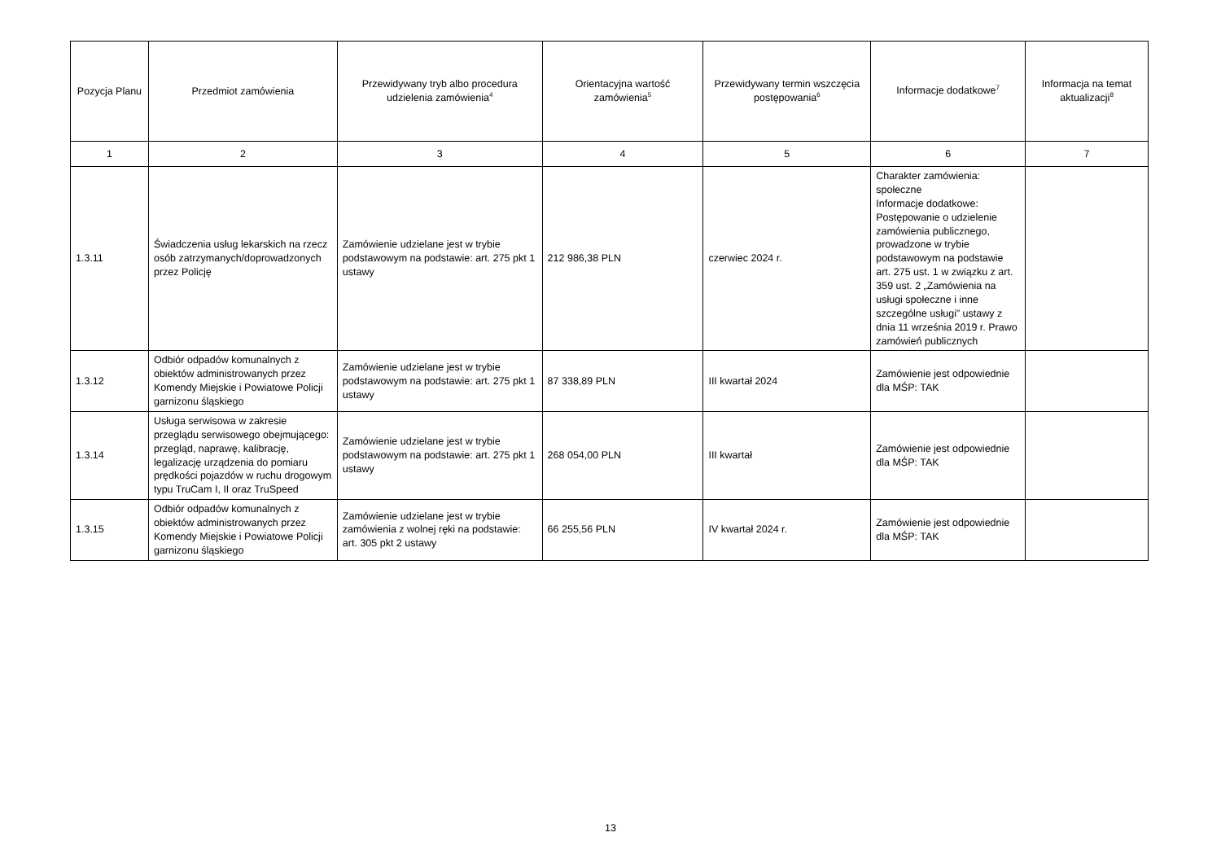| Pozycja Planu | Przedmiot zamówienia | Przewidywany tryb albo procedura udzielenia zamówienia<sup>4</sup> | Orientacyjna wartość zamówienia<sup>5</sup> | Przewidywany termin wszczęcia postępowania<sup>6</sup> | Informacje dodatkowe<sup>7</sup> | Informacja na temat aktualizacji<sup>8</sup> |
| --- | --- | --- | --- | --- | --- | --- |
| 1 | 2 | 3 | 4 | 5 | 6 | 7 |
| 1.3.11 | Świadczenia usług lekarskich na rzecz osób zatrzymanych/doprowadzonych przez Policję | Zamówienie udzielane jest w trybie podstawowym na podstawie: art. 275 pkt 1 ustawy | 212 986,38 PLN | czerwiec 2024 r. | Charakter zamówienia: społeczne Informacje dodatkowe: Postępowanie o udzielenie zamówienia publicznego, prowadzone w trybie podstawowym na podstawie art. 275 ust. 1 w związku z art. 359 ust. 2 „Zamówienia na usługi społeczne i inne szczególne usługi” ustawy z dnia 11 września 2019 r. Prawo zamówień publicznych | |
| 1.3.12 | Odbiór odpadów komunalnych z obiektów administrowanych przez Komendy Miejskie i Powiatowe Policji garnizonu śląskiego | Zamówienie udzielane jest w trybie podstawowym na podstawie: art. 275 pkt 1 ustawy | 87 338,89 PLN | III kwartał 2024 | Zamówienie jest odpowiednie dla MŚP: TAK | |
| 1.3.14 | Usługa serwisowa w zakresie przeglądu serwisowego obejmującego: przegląd, naprawę, kalibrację, legalizację urządzenia do pomiaru prędkości pojazdów w ruchu drogowym typu TruCam I, II oraz TruSpeed | Zamówienie udzielane jest w trybie podstawowym na podstawie: art. 275 pkt 1 ustawy | 268 054,00 PLN | III kwartał | Zamówienie jest odpowiednie dla MŚP: TAK | |
| 1.3.15 | Odbiór odpadów komunalnych z obiektów administrowanych przez Komendy Miejskie i Powiatowe Policji garnizonu śląskiego | Zamówienie udzielane jest w trybie zamówienia z wolnej ręki na podstawie: art. 305 pkt 2 ustawy | 66 255,56 PLN | IV kwartał 2024 r. | Zamówienie jest odpowiednie dla MŚP: TAK | |
13